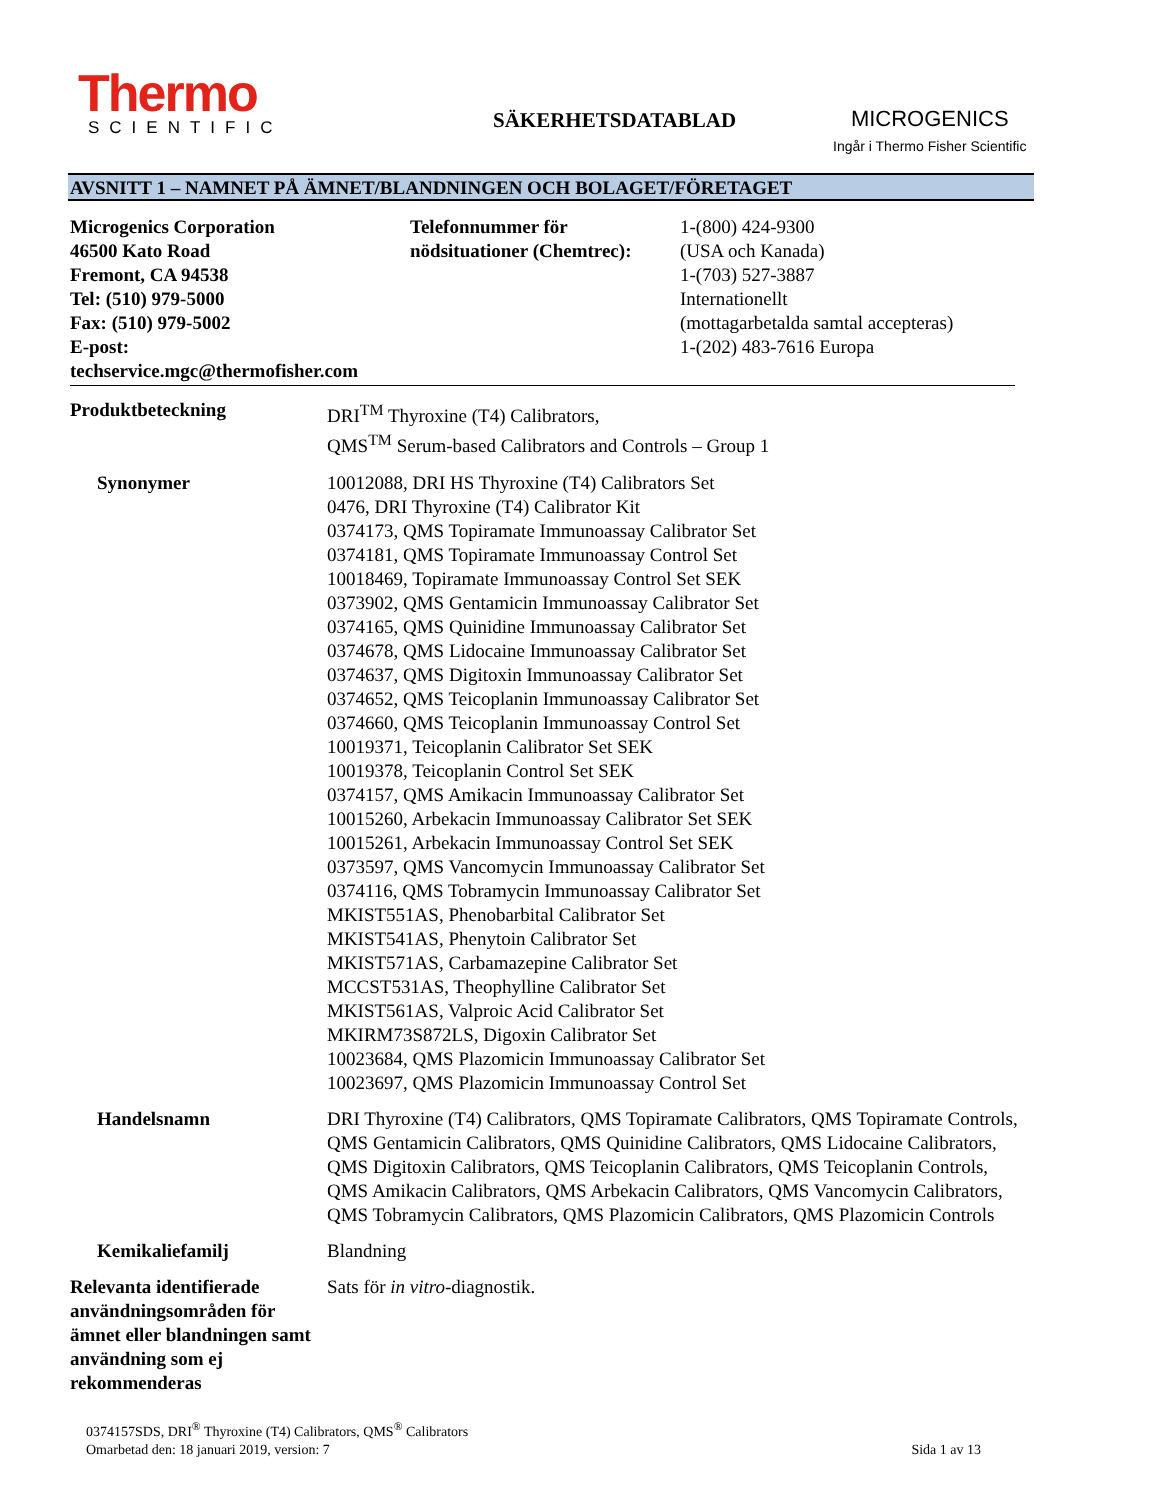Thermo
SCIENTIFIC
SÄKERHETSDATABLAD MICROGENICS
Ingår i Thermo Fisher Scientific
AVSNITT 1 – NAMNET PÅ ÄMNET/BLANDNINGEN OCH BOLAGET/FÖRETAGET
Microgenics Corporation
46500 Kato Road
Fremont, CA 94538
Tel: (510) 979-5000
Fax: (510) 979-5002
E-post:
techservice.mgc@thermofisher.com
Telefonnummer för
nödsituationer (Chemtrec):
1-(800) 424-9300
(USA och Kanada)
1-(703) 527-3887
Internationellt
(mottagarbetalda samtal accepteras)
1-(202) 483-7616 Europa
Produktbeteckning DRI<sup>TM</sup> Thyroxine (T4) Calibrators,
QMS<sup>TM</sup> Serum-based Calibrators and Controls – Group 1
Synonymer 10012088, DRI HS Thyroxine (T4) Calibrators Set
0476, DRI Thyroxine (T4) Calibrator Kit
0374173, QMS Topiramate Immunoassay Calibrator Set
0374181, QMS Topiramate Immunoassay Control Set
10018469, Topiramate Immunoassay Control Set SEK
0373902, QMS Gentamicin Immunoassay Calibrator Set
0374165, QMS Quinidine Immunoassay Calibrator Set
0374678, QMS Lidocaine Immunoassay Calibrator Set
0374637, QMS Digitoxin Immunoassay Calibrator Set
0374652, QMS Teicoplanin Immunoassay Calibrator Set
0374660, QMS Teicoplanin Immunoassay Control Set
10019371, Teicoplanin Calibrator Set SEK
10019378, Teicoplanin Control Set SEK
0374157, QMS Amikacin Immunoassay Calibrator Set
10015260, Arbekacin Immunoassay Calibrator Set SEK
10015261, Arbekacin Immunoassay Control Set SEK
0373597, QMS Vancomycin Immunoassay Calibrator Set
0374116, QMS Tobramycin Immunoassay Calibrator Set
MKIST551AS, Phenobarbital Calibrator Set
MKIST541AS, Phenytoin Calibrator Set
MKIST571AS, Carbamazepine Calibrator Set
MCCST531AS, Theophylline Calibrator Set
MKIST561AS, Valproic Acid Calibrator Set
MKIRM73S872LS, Digoxin Calibrator Set
10023684, QMS Plazomicin Immunoassay Calibrator Set
10023697, QMS Plazomicin Immunoassay Control Set
Handelsnamn DRI Thyroxine (T4) Calibrators, QMS Topiramate Calibrators, QMS Topiramate Controls, QMS Gentamicin Calibrators, QMS Quinidine Calibrators, QMS Lidocaine Calibrators, QMS Digitoxin Calibrators, QMS Teicoplanin Calibrators, QMS Teicoplanin Controls, QMS Amikacin Calibrators, QMS Arbekacin Calibrators, QMS Vancomycin Calibrators, QMS Tobramycin Calibrators, QMS Plazomicin Calibrators, QMS Plazomicin Controls
Kemikaliefamilj Blandning
Relevanta identifierade användningsområden för ämnet eller blandningen samt användning som ej rekommenderas
Sats för in vitro-diagnostik.
0374157SDS, DRI<sup>®</sup> Thyroxine (T4) Calibrators, QMS<sup>®</sup> Calibrators
Omarbetad den: 18 januari 2019, version: 7
Sida 1 av 13